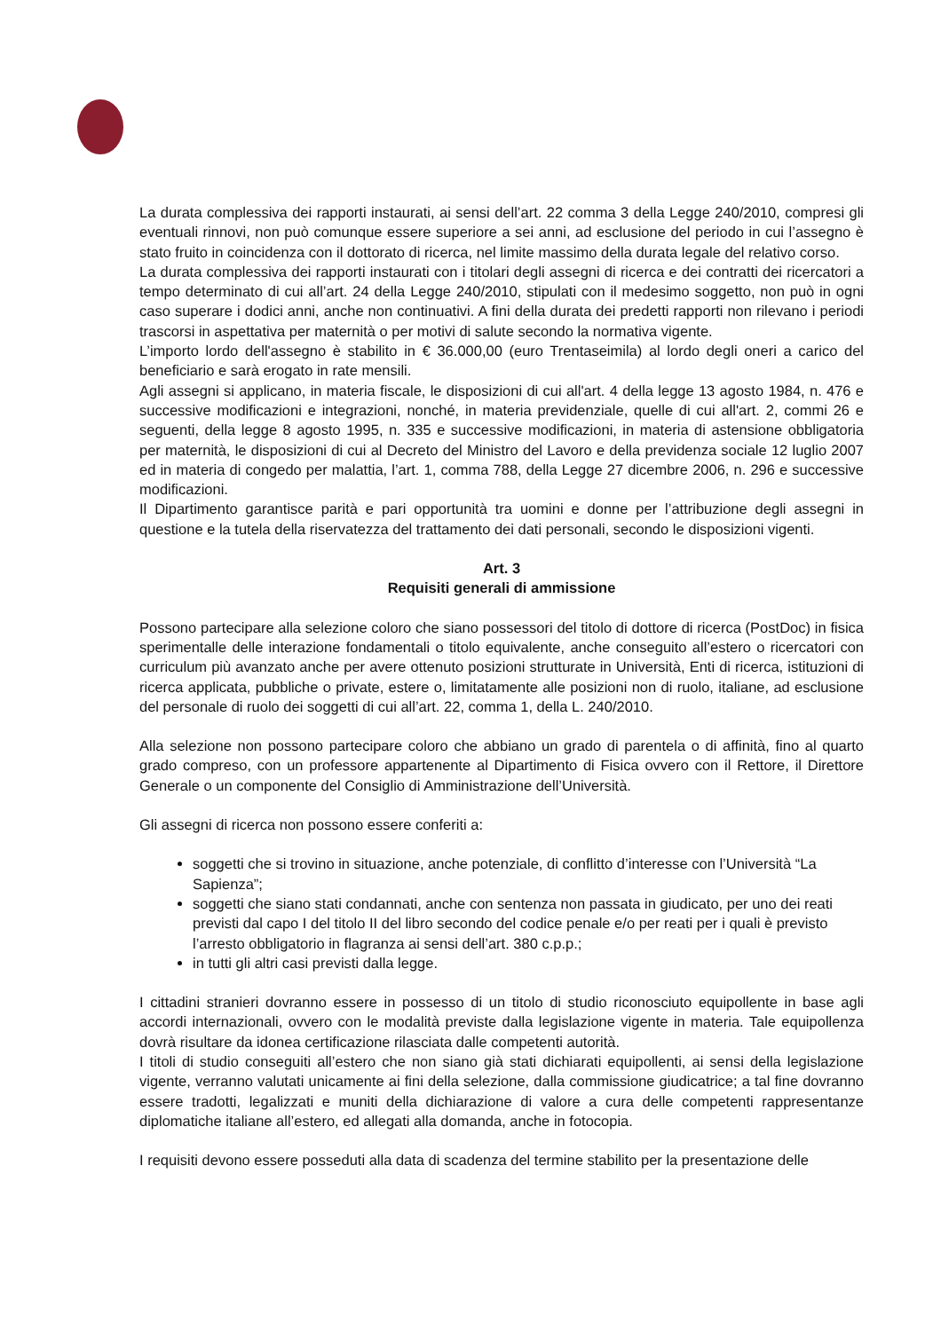La durata complessiva dei rapporti instaurati, ai sensi dell’art. 22 comma 3 della Legge 240/2010, compresi gli eventuali rinnovi, non può comunque essere superiore a sei anni, ad esclusione del periodo in cui l’assegno è stato fruito in coincidenza con il dottorato di ricerca, nel limite massimo della durata legale del relativo corso.
La durata complessiva dei rapporti instaurati con i titolari degli assegni di ricerca e dei contratti dei ricercatori a tempo determinato di cui all’art. 24 della Legge 240/2010, stipulati con il medesimo soggetto, non può in ogni caso superare i dodici anni, anche non continuativi. A fini della durata dei predetti rapporti non rilevano i periodi trascorsi in aspettativa per maternità o per motivi di salute secondo la normativa vigente.
L’importo lordo dell'assegno è stabilito in € 36.000,00 (euro Trentaseimila) al lordo degli oneri a carico del beneficiario e sarà erogato in rate mensili.
Agli assegni si applicano, in materia fiscale, le disposizioni di cui all'art. 4 della legge 13 agosto 1984, n. 476 e successive modificazioni e integrazioni, nonché, in materia previdenziale, quelle di cui all'art. 2, commi 26 e seguenti, della legge 8 agosto 1995, n. 335 e successive modificazioni, in materia di astensione obbligatoria per maternità, le disposizioni di cui al Decreto del Ministro del Lavoro e della previdenza sociale 12 luglio 2007 ed in materia di congedo per malattia, l’art. 1, comma 788, della Legge 27 dicembre 2006, n. 296 e successive modificazioni.
Il Dipartimento garantisce parità e pari opportunità tra uomini e donne per l’attribuzione degli assegni in questione e la tutela della riservatezza del trattamento dei dati personali, secondo le disposizioni vigenti.
Art. 3
Requisiti generali di ammissione
Possono partecipare alla selezione coloro che siano possessori del titolo di dottore di ricerca (PostDoc) in fisica sperimentalle delle interazione fondamentali o titolo equivalente, anche conseguito all’estero o ricercatori con curriculum più avanzato anche per avere ottenuto posizioni strutturate in Università, Enti di ricerca, istituzioni di ricerca applicata, pubbliche o private, estere o, limitatamente alle posizioni non di ruolo, italiane, ad esclusione del personale di ruolo dei soggetti di cui all’art. 22, comma 1, della L. 240/2010.
Alla selezione non possono partecipare coloro che abbiano un grado di parentela o di affinità, fino al quarto grado compreso, con un professore appartenente al Dipartimento di Fisica ovvero con il Rettore, il Direttore Generale o un componente del Consiglio di Amministrazione dell’Università.
Gli assegni di ricerca non possono essere conferiti a:
soggetti che si trovino in situazione, anche potenziale, di conflitto d’interesse con l’Università “La Sapienza”;
soggetti che siano stati condannati, anche con sentenza non passata in giudicato, per uno dei reati previsti dal capo I del titolo II del libro secondo del codice penale e/o per reati per i quali è previsto l’arresto obbligatorio in flagranza ai sensi dell’art. 380 c.p.p.;
in tutti gli altri casi previsti dalla legge.
I cittadini stranieri dovranno essere in possesso di un titolo di studio riconosciuto equipollente in base agli accordi internazionali, ovvero con le modalità previste dalla legislazione vigente in materia. Tale equipollenza dovrà risultare da idonea certificazione rilasciata dalle competenti autorità.
I titoli di studio conseguiti all’estero che non siano già stati dichiarati equipollenti, ai sensi della legislazione vigente, verranno valutati unicamente ai fini della selezione, dalla commissione giudicatrice; a tal fine dovranno essere tradotti, legalizzati e muniti della dichiarazione di valore a cura delle competenti rappresentanze diplomatiche italiane all’estero, ed allegati alla domanda, anche in fotocopia.
I requisiti devono essere posseduti alla data di scadenza del termine stabilito per la presentazione delle